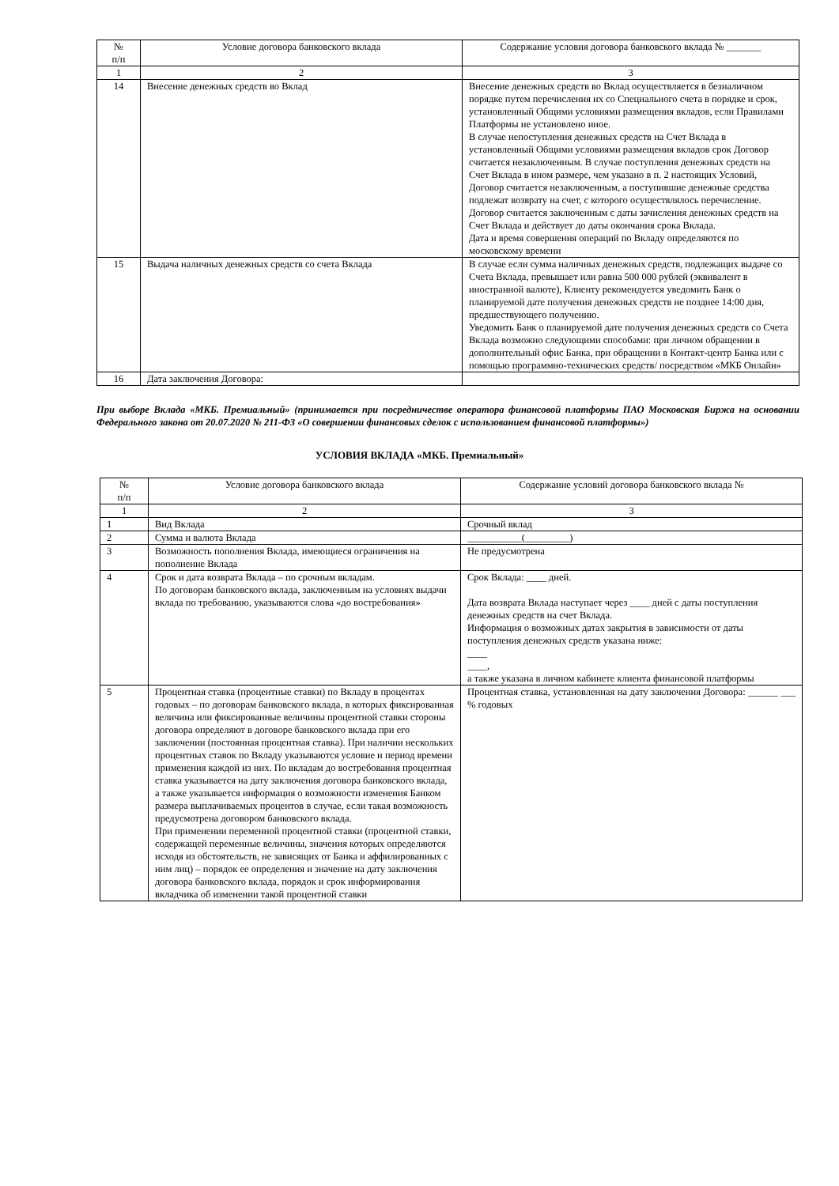| № п/п | Условие договора банковского вклада | Содержание условия договора банковского вклада № _______ |
| --- | --- | --- |
| 1 | 2 | 3 |
| 14 | Внесение денежных средств во Вклад | Внесение денежных средств во Вклад осуществляется в безналичном порядке путем перечисления их со Специального счета в порядке и срок, установленный Общими условиями размещения вкладов, если Правилами Платформы не установлено иное. В случае непоступления денежных средств на Счет Вклада в установленный Общими условиями размещения вкладов срок Договор считается незаключенным. В случае поступления денежных средств на Счет Вклада в ином размере, чем указано в п. 2 настоящих Условий, Договор считается незаключенным, а поступившие денежные средства подлежат возврату на счет, с которого осуществлялось перечисление. Договор считается заключенным с даты зачисления денежных средств на Счет Вклада и действует до даты окончания срока Вклада. Дата и время совершения операций по Вкладу определяются по московскому времени |
| 15 | Выдача наличных денежных средств со счета Вклада | В случае если сумма наличных денежных средств, подлежащих выдаче со Счета Вклада, превышает или равна 500 000 рублей (эквивалент в иностранной валюте), Клиенту рекомендуется уведомить Банк о планируемой дате получения денежных средств не позднее 14:00 дня, предшествующего получению. Уведомить Банк о планируемой дате получения денежных средств со Счета Вклада возможно следующими способами: при личном обращении в дополнительный офис Банка, при обращении в Контакт-центр Банка или с помощью программно-технических средств/ посредством «МКБ Онлайн» |
| 16 | Дата заключения Договора: | |
При выборе Вклада «МКБ. Премиальный» (принимается при посредничестве оператора финансовой платформы ПАО Московская Биржа на основании Федерального закона от 20.07.2020 № 211-ФЗ «О совершении финансовых сделок с использованием финансовой платформы»)
УСЛОВИЯ ВКЛАДА «МКБ. Премиальный»
| № п/п | Условие договора банковского вклада | Содержание условий договора банковского вклада № |
| --- | --- | --- |
| 1 | 2 | 3 |
| 1 | Вид Вклада | Срочный вклад |
| 2 | Сумма и валюта Вклада | ___________(_________) |
| 3 | Возможность пополнения Вклада, имеющиеся ограничения на пополнение Вклада | Не предусмотрена |
| 4 | Срок и дата возврата Вклада – по срочным вкладам. По договорам банковского вклада, заключенным на условиях выдачи вклада по требованию, указываются слова «до востребования» | Срок Вклада: ____ дней. Дата возврата Вклада наступает через ____ дней с даты поступления денежных средств на счет Вклада. Информация о возможных датах закрытия в зависимости от даты поступления денежных средств указана ниже: ____ ____, а также указана в личном кабинете клиента финансовой платформы |
| 5 | Процентная ставка (процентные ставки) по Вкладу в процентах годовых – по договорам банковского вклада, в которых фиксированная величина или фиксированные величины процентной ставки стороны договора определяют в договоре банковского вклада при его заключении (постоянная процентная ставка). При наличии нескольких процентных ставок по Вкладу указываются условие и период времени применения каждой из них. По вкладам до востребования процентная ставка указывается на дату заключения договора банковского вклада, а также указывается информация о возможности изменения Банком размера выплачиваемых процентов в случае, если такая возможность предусмотрена договором банковского вклада. При применении переменной процентной ставки (процентной ставки, содержащей переменные величины, значения которых определяются исходя из обстоятельств, не зависящих от Банка и аффилированных с ним лиц) – порядок ее определения и значение на дату заключения договора банковского вклада, порядок и срок информирования вкладчика об изменении такой процентной ставки | Процентная ставка, установленная на дату заключения Договора: ______ ___ % годовых |